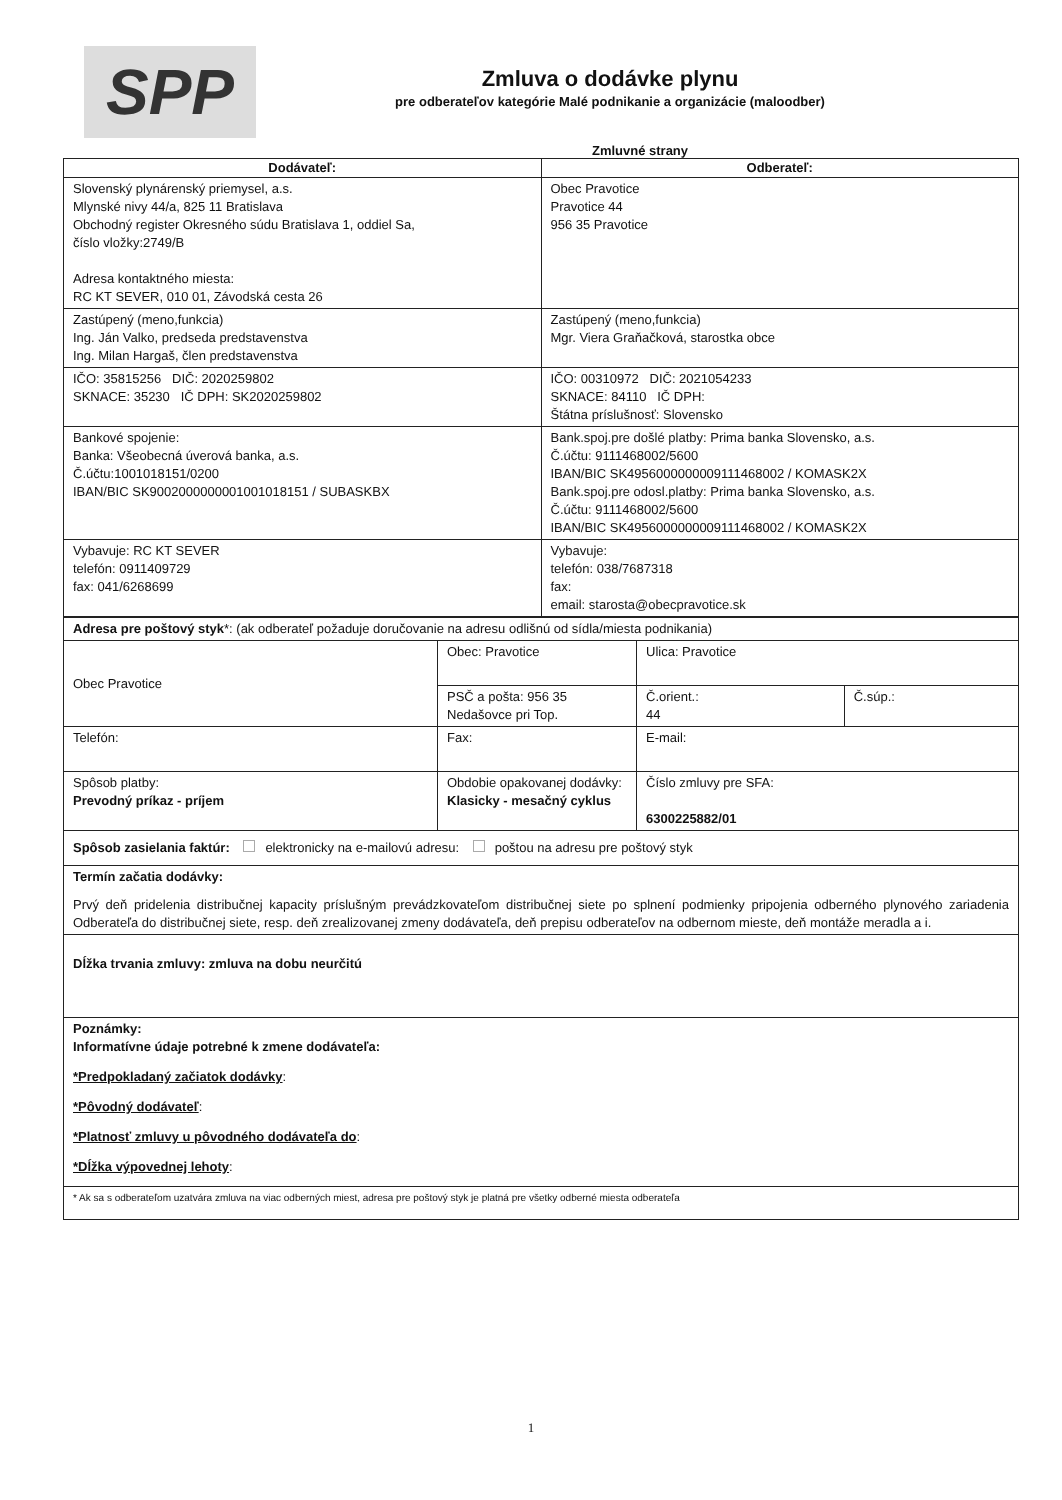SPP
Zmluva o dodávke plynu
pre odberateľov kategórie Malé podnikanie a organizácie (maloodber)
Zmluvné strany
| Dodávateľ: | Odberateľ: |
| --- | --- |
| Slovenský plynárenský priemysel, a.s. Mlynské nivy 44/a, 825 11 Bratislava Obchodný register Okresného súdu Bratislava 1, oddiel Sa, číslo vložky:2749/B Adresa kontaktného miesta: RC KT SEVER, 010 01, Závodská cesta 26 | Obec Pravotice Pravotice 44 956 35 Pravotice |
| Zastúpený (meno,funkcia) Ing. Ján Valko, predseda predstavenstva Ing. Milan Hargaš, člen predstavenstva | Zastúpený (meno,funkcia) Mgr. Viera Graňačková, starostka obce |
| IČO: 35815256 DIČ: 2020259802 SKNACE: 35230 IČ DPH: SK2020259802 | IČO: 00310972 DIČ: 2021054233 SKNACE: 84110 IČ DPH: Štátna príslušnosť: Slovensko |
| Bankové spojenie: Banka: Všeobecná úverová banka, a.s. Č.účtu:1001018151/0200 IBAN/BIC SK9002000000001001018151 / SUBASKBX | Bank.spoj.pre došlé platby: Prima banka Slovensko, a.s. Č.účtu: 9111468002/5600 IBAN/BIC SK4956000000009111468002 / KOMASK2X Bank.spoj.pre odosl.platby: Prima banka Slovensko, a.s. Č.účtu: 9111468002/5600 IBAN/BIC SK4956000000009111468002 / KOMASK2X |
| Vybavuje: RC KT SEVER telefón: 0911409729 fax: 041/6268699 | Vybavuje: telefón: 038/7687318 fax: email: starosta@obecpravotice.sk |
| Adresa pre poštový styk *: (ak odberateľ požaduje doručovanie na adresu odlišnú od sídla/miesta podnikania) | | | |
| Obec Pravotice | Obec: Pravotice | Ulica: Pravotice | |
| | PSČ a pošta: 956 35 Nedašovce pri Top. | Č.orient.: 44 | Č.súp.: |
| Telefón: | Fax: | E-mail: | |
| Spôsob platby: Prevodný príkaz - príjem | Obdobie opakovanej dodávky: Klasicky - mesačný cyklus | Číslo zmluvy pre SFA: 6300225882/01 | |
| Spôsob zasielania faktúr: elektronicky na e-mailovú adresu: poštou na adresu pre poštový styk | | | |
| Termín začatia dodávky: Prvý deň pridelenia distribučnej kapacity príslušným prevádzkovateľom distribučnej siete po splnení podmienky pripojenia odberného plynového zariadenia Odberateľa do distribučnej siete, resp. deň zrealizovanej zmeny dodávateľa, deň prepisu odberateľov na odbernom mieste, deň montáže meradla a i. | | | |
| Dĺžka trvania zmluvy: zmluva na dobu neurčitú | | | |
| Poznámky: Informatívne údaje potrebné k zmene dodávateľa: *Predpokladaný začiatok dodávky : *Pôvodný dodávateľ : *Platnosť zmluvy u pôvodného dodávateľa do : *Dĺžka výpovednej lehoty : | | | |
| * Ak sa s odberateľom uzatvára zmluva na viac odberných miest, adresa pre poštový styk je platná pre všetky odberné miesta odberateľa | | | |
1